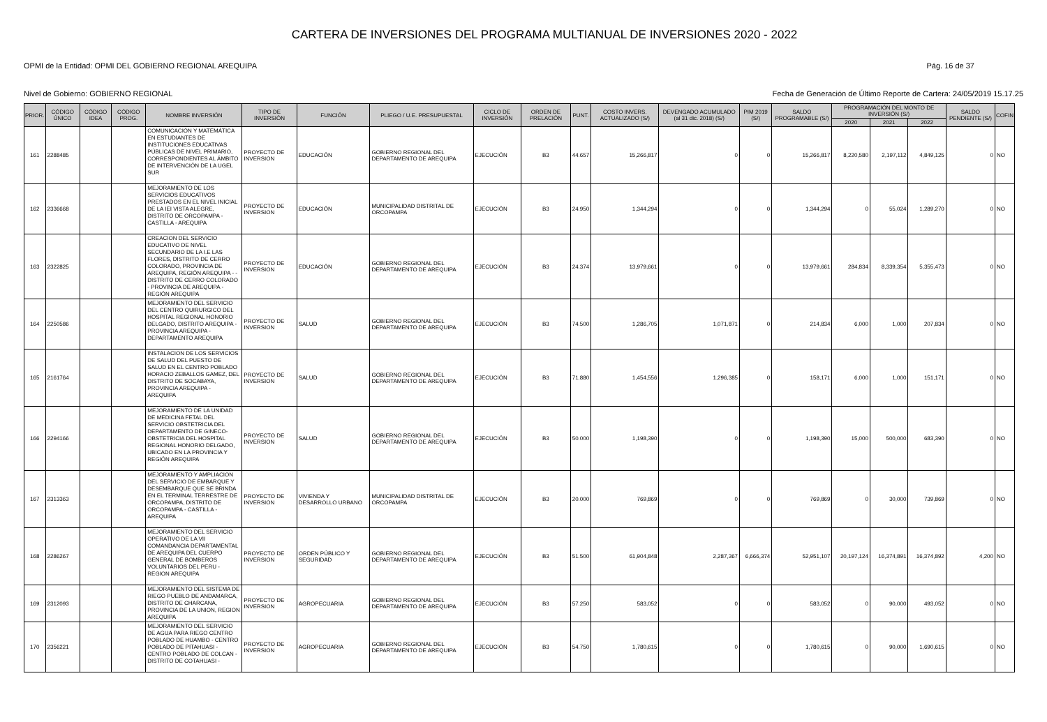CARTERA DE INVERSIONES DEL PROGRAMA MULTIANUAL DE INVERSIONES 2020 - 2022
OPMI de la Entidad: OPMI DEL GOBIERNO REGIONAL AREQUIPA Pág. 16 de 37
Nivel de Gobierno: GOBIERNO REGIONAL Fecha de Generación de Último Reporte de Cartera: 24/05/2019 15.17.25
| PRIOR. | CÓDIGO ÚNICO | CÓDIGO IDEA | CÓDIGO PROG. | NOMBRE INVERSIÓN | TIPO DE INVERSIÓN | FUNCIÓN | PLIEGO / U.E. PRESUPUESTAL | CICLO DE INVERSIÓN | ORDEN DE PRELACIÓN | PUNT. | COSTO INVERS. ACTUALIZADO (S/) | DEVENGADO ACUMULADO (al 31 dic. 2018) (S/) | PIM 2019 (S/) | SALDO PROGRAMABLE (S/) | PROGRAMACIÓN DEL MONTO DE INVERSIÓN (S/) | | | SALDO PENDIENTE (S/) | COFIN |
| --- | --- | --- | --- | --- | --- | --- | --- | --- | --- | --- | --- | --- | --- | --- | --- | --- | --- | --- | --- |
| | | | | | | | | | | | | | | | 2020 | 2021 | 2022 | | |
| 161 | 2288485 | | | COMUNICACIÓN Y MATEMÁTICA EN ESTUDIANTES DE INSTITUCIONES EDUCATIVAS PÚBLICAS DE NIVEL PRIMARIO, CORRESPONDIENTES AL ÁMBITO DE INTERVENCIÓN DE LA UGEL SUR | PROYECTO DE INVERSION | EDUCACIÓN | GOBIERNO REGIONAL DEL DEPARTAMENTO DE AREQUIPA | EJECUCIÓN | B3 | 44.657 | 15,266,817 | 0 | 0 | 15,266,817 | 8,220,580 | 2,197,112 | 4,849,125 | 0 | NO |
| 162 | 2336668 | | | MEJORAMIENTO DE LOS SERVICIOS EDUCATIVOS PRESTADOS EN EL NIVEL INICIAL DE LA IEI VISTA ALEGRE, DISTRITO DE ORCOPAMPA - CASTILLA - AREQUIPA | PROYECTO DE INVERSION | EDUCACIÓN | MUNICIPALIDAD DISTRITAL DE ORCOPAMPA | EJECUCIÓN | B3 | 24.950 | 1,344,294 | 0 | 0 | 1,344,294 | 0 | 55,024 | 1,289,270 | 0 | NO |
| 163 | 2322825 | | | CREACION DEL SERVICIO EDUCATIVO DE NIVEL SECUNDARIO DE LA I.E LAS FLORES, DISTRITO DE CERRO COLORADO, PROVINCIA DE AREQUIPA, REGIÓN AREQUIPA - - DISTRITO DE CERRO COLORADO - PROVINCIA DE AREQUIPA - REGIÓN AREQUIPA | PROYECTO DE INVERSION | EDUCACIÓN | GOBIERNO REGIONAL DEL DEPARTAMENTO DE AREQUIPA | EJECUCIÓN | B3 | 24.374 | 13,979,661 | 0 | 0 | 13,979,661 | 284,834 | 8,339,354 | 5,355,473 | 0 | NO |
| 164 | 2250586 | | | MEJORAMIENTO DEL SERVICIO DEL CENTRO QUIRURGICO DEL HOSPITAL REGIONAL HONORIO DELGADO, DISTRITO AREQUIPA - PROVINCIA AREQUIPA - DEPARTAMENTO AREQUIPA | PROYECTO DE INVERSION | SALUD | GOBIERNO REGIONAL DEL DEPARTAMENTO DE AREQUIPA | EJECUCIÓN | B3 | 74.500 | 1,286,705 | 1,071,871 | 0 | 214,834 | 6,000 | 1,000 | 207,834 | 0 | NO |
| 165 | 2161764 | | | INSTALACION DE LOS SERVICIOS DE SALUD DEL PUESTO DE SALUD EN EL CENTRO POBLADO HORACIO ZEBALLOS GAMEZ, DEL DISTRITO DE SOCABAYA, PROVINCIA AREQUIPA - AREQUIPA | PROYECTO DE INVERSION | SALUD | GOBIERNO REGIONAL DEL DEPARTAMENTO DE AREQUIPA | EJECUCIÓN | B3 | 71.880 | 1,454,556 | 1,296,385 | 0 | 158,171 | 6,000 | 1,000 | 151,171 | 0 | NO |
| 166 | 2294166 | | | MEJORAMIENTO DE LA UNIDAD DE MEDICINA FETAL DEL SERVICIO OBSTETRICIA DEL DEPARTAMENTO DE GINECO-OBSTETRICIA DEL HOSPITAL REGIONAL HONORIO DELGADO, UBICADO EN LA PROVINCIA Y REGIÓN AREQUIPA | PROYECTO DE INVERSION | SALUD | GOBIERNO REGIONAL DEL DEPARTAMENTO DE AREQUIPA | EJECUCIÓN | B3 | 50.000 | 1,198,390 | 0 | 0 | 1,198,390 | 15,000 | 500,000 | 683,390 | 0 | NO |
| 167 | 2313363 | | | MEJORAMIENTO Y AMPLIACION DEL SERVICIO DE EMBARQUE Y DESEMBARQUE QUE SE BRINDA EN EL TERMINAL TERRESTRE DE ORCOPAMPA, DISTRITO DE ORCOPAMPA - CASTILLA - AREQUIPA | PROYECTO DE INVERSION | VIVIENDA Y DESARROLLO URBANO | MUNICIPALIDAD DISTRITAL DE ORCOPAMPA | EJECUCIÓN | B3 | 20.000 | 769,869 | 0 | 0 | 769,869 | 0 | 30,000 | 739,869 | 0 | NO |
| 168 | 2286267 | | | MEJORAMIENTO DEL SERVICIO OPERATIVO DE LA VII COMANDANCIA DEPARTAMENTAL DE AREQUIPA DEL CUERPO GENERAL DE BOMBEROS VOLUNTARIOS DEL PERU - REGION AREQUIPA | PROYECTO DE INVERSION | ORDEN PÚBLICO Y SEGURIDAD | GOBIERNO REGIONAL DEL DEPARTAMENTO DE AREQUIPA | EJECUCIÓN | B3 | 51.500 | 61,904,848 | 2,287,367 | 6,666,374 | 52,951,107 | 20,197,124 | 16,374,891 | 16,374,892 | 4,200 | NO |
| 169 | 2312093 | | | MEJORAMIENTO DEL SISTEMA DE RIEGO PUEBLO DE ANDAMARCA, DISTRITO DE CHARCANA, PROVINCIA DE LA UNION, REGION AREQUIPA | PROYECTO DE INVERSION | AGROPECUARIA | GOBIERNO REGIONAL DEL DEPARTAMENTO DE AREQUIPA | EJECUCIÓN | B3 | 57.250 | 583,052 | 0 | 0 | 583,052 | 0 | 90,000 | 493,052 | 0 | NO |
| 170 | 2356221 | | | MEJORAMIENTO DEL SERVICIO DE AGUA PARA RIEGO CENTRO POBLADO DE HUAMBO - CENTRO POBLADO DE PITAHUASI - CENTRO POBLADO DE COLCAN - DISTRITO DE COTAHUASI - | PROYECTO DE INVERSION | AGROPECUARIA | GOBIERNO REGIONAL DEL DEPARTAMENTO DE AREQUIPA | EJECUCIÓN | B3 | 54.750 | 1,780,615 | 0 | 0 | 1,780,615 | 0 | 90,000 | 1,690,615 | 0 | NO |